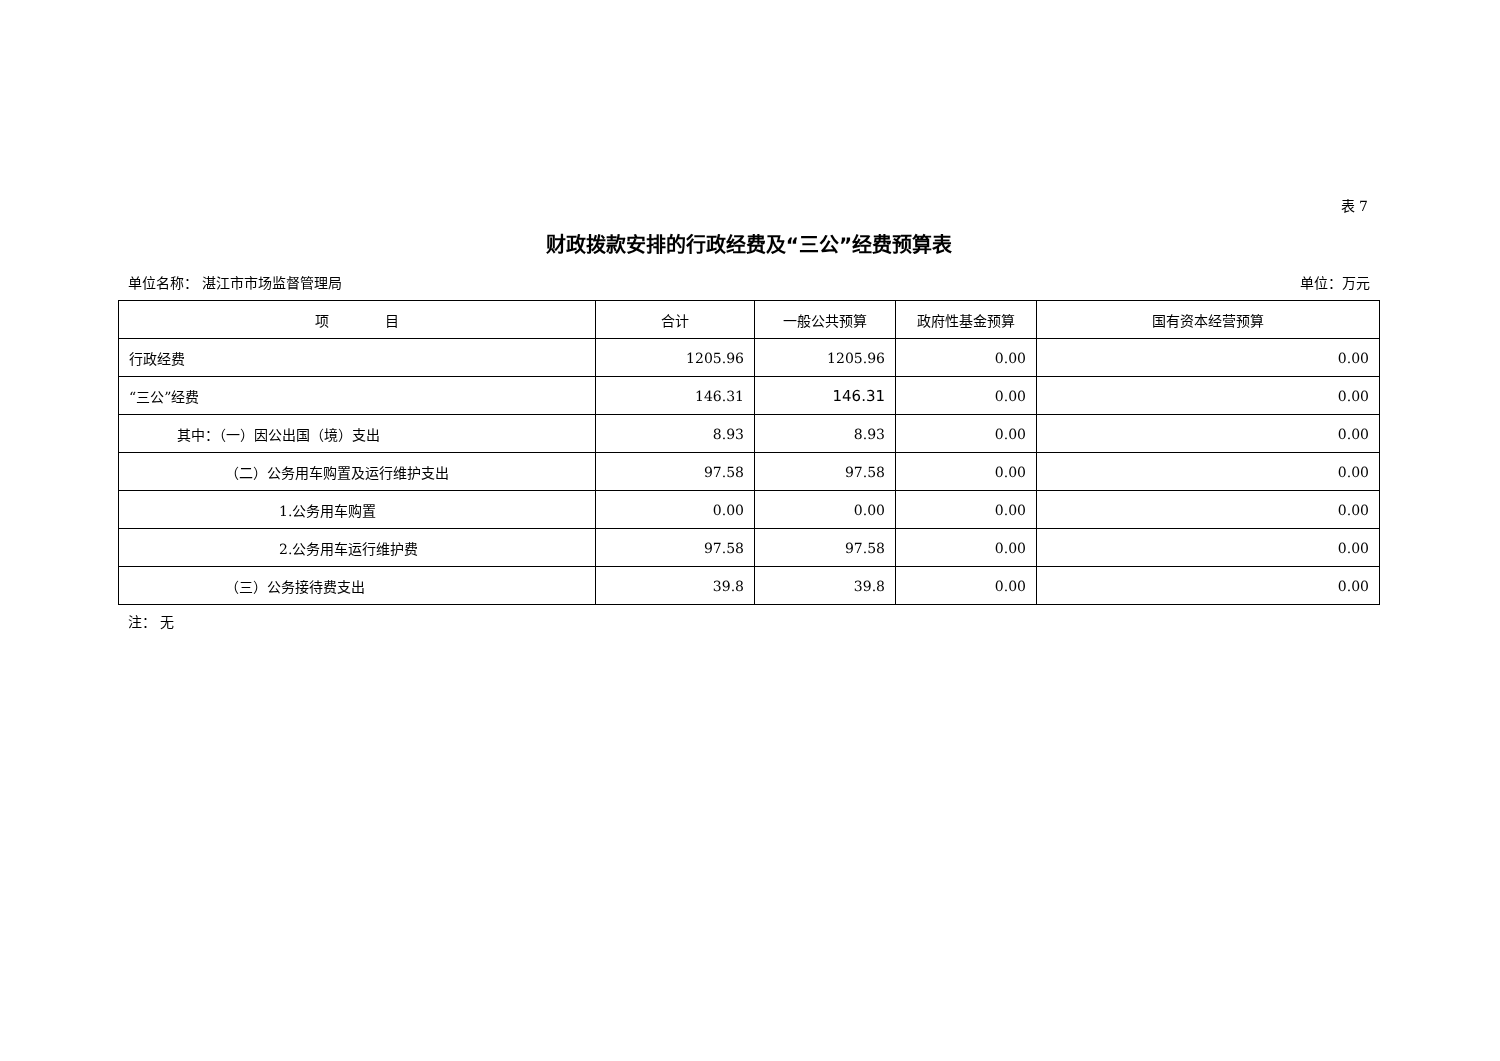表 7
财政拨款安排的行政经费及“三公”经费预算表
单位名称： 湛江市市场监督管理局 单位：万元
| 项 目 | 合计 | 一般公共预算 | 政府性基金预算 | 国有资本经营预算 |
| --- | --- | --- | --- | --- |
| 行政经费 | 1205.96 | 1205.96 | 0.00 | 0.00 |
| “三公”经费 | 146.31 | 146.31 | 0.00 | 0.00 |
| 其中：（一）因公出国（境）支出 | 8.93 | 8.93 | 0.00 | 0.00 |
| （二）公务用车购置及运行维护支出 | 97.58 | 97.58 | 0.00 | 0.00 |
| 1.公务用车购置 | 0.00 | 0.00 | 0.00 | 0.00 |
| 2.公务用车运行维护费 | 97.58 | 97.58 | 0.00 | 0.00 |
| （三）公务接待费支出 | 39.8 | 39.8 | 0.00 | 0.00 |
注： 无